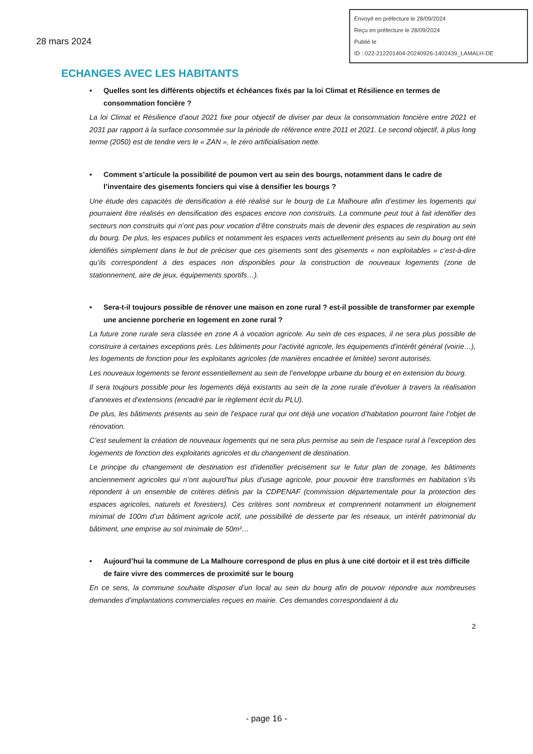28 mars 2024
Envoyé en préfecture le 28/09/2024
Reçu en préfecture le 28/09/2024
Publié le
ID : 022-212201404-20240926-1402439_LAMALH-DE
ECHANGES AVEC LES HABITANTS
• Quelles sont les différents objectifs et échéances fixés par la loi Climat et Résilience en termes de consommation foncière ?
La loi Climat et Résilience d’aout 2021 fixe pour objectif de diviser par deux la consommation foncière entre 2021 et 2031 par rapport à la surface consommée sur la période de référence entre 2011 et 2021. Le second objectif, à plus long terme (2050) est de tendre vers le « ZAN », le zéro artificialisation nette.
• Comment s’articule la possibilité de poumon vert au sein des bourgs, notamment dans le cadre de l’inventaire des gisements fonciers qui vise à densifier les bourgs ?
Une étude des capacités de densification a été réalisé sur le bourg de La Malhoure afin d’estimer les logements qui pourraient être réalisés en densification des espaces encore non construits. La commune peut tout à fait identifier des secteurs non construits qui n’ont pas pour vocation d’être construits mais de devenir des espaces de respiration au sein du bourg. De plus, les espaces publics et notamment les espaces verts actuellement présents au sein du bourg ont été identifiés simplement dans le but de préciser que ces gisements sont des gisements « non exploitables » c’est-à-dire qu’ils correspondent à des espaces non disponibles pour la construction de nouveaux logements (zone de stationnement, aire de jeux, équipements sportifs…).
• Sera-t-il toujours possible de rénover une maison en zone rural ? est-il possible de transformer par exemple une ancienne porcherie en logement en zone rural ?
La future zone rurale sera classée en zone A à vocation agricole. Au sein de ces espaces, il ne sera plus possible de construire à certaines exceptions près. Les bâtiments pour l’activité agricole, les équipements d’intérêt général (voirie…), les logements de fonction pour les exploitants agricoles (de manières encadrée et limitée) seront autorisés.
Les nouveaux logements se feront essentiellement au sein de l’enveloppe urbaine du bourg et en extension du bourg.
Il sera toujours possible pour les logements déjà existants au sein de la zone rurale d’évoluer à travers la réalisation d’annexes et d’extensions (encadré par le règlement écrit du PLU).
De plus, les bâtiments présents au sein de l’espace rural qui ont déjà une vocation d’habitation pourront faire l’objet de rénovation.
C’est seulement la création de nouveaux logements qui ne sera plus permise au sein de l’espace rural à l’exception des logements de fonction des exploitants agricoles et du changement de destination.
Le principe du changement de destination est d’identifier précisément sur le futur plan de zonage, les bâtiments anciennement agricoles qui n’ont aujourd’hui plus d’usage agricole, pour pouvoir être transformés en habitation s’ils répondent à un ensemble de critères définis par la CDPENAF (commission départementale pour la protection des espaces agricoles, naturels et forestiers). Ces critères sont nombreux et comprennent notamment un éloignement minimal de 100m d’un bâtiment agricole actif, une possibilité de desserte par les réseaux, un intérêt patrimonial du bâtiment, une emprise au sol minimale de 50m²…
• Aujourd’hui la commune de La Malhoure correspond de plus en plus à une cité dortoir et il est très difficile de faire vivre des commerces de proximité sur le bourg
En ce sens, la commune souhaite disposer d’un local au sein du bourg afin de pouvoir répondre aux nombreuses demandes d’implantations commerciales reçues en mairie. Ces demandes correspondaient à du
2
- page 16 -